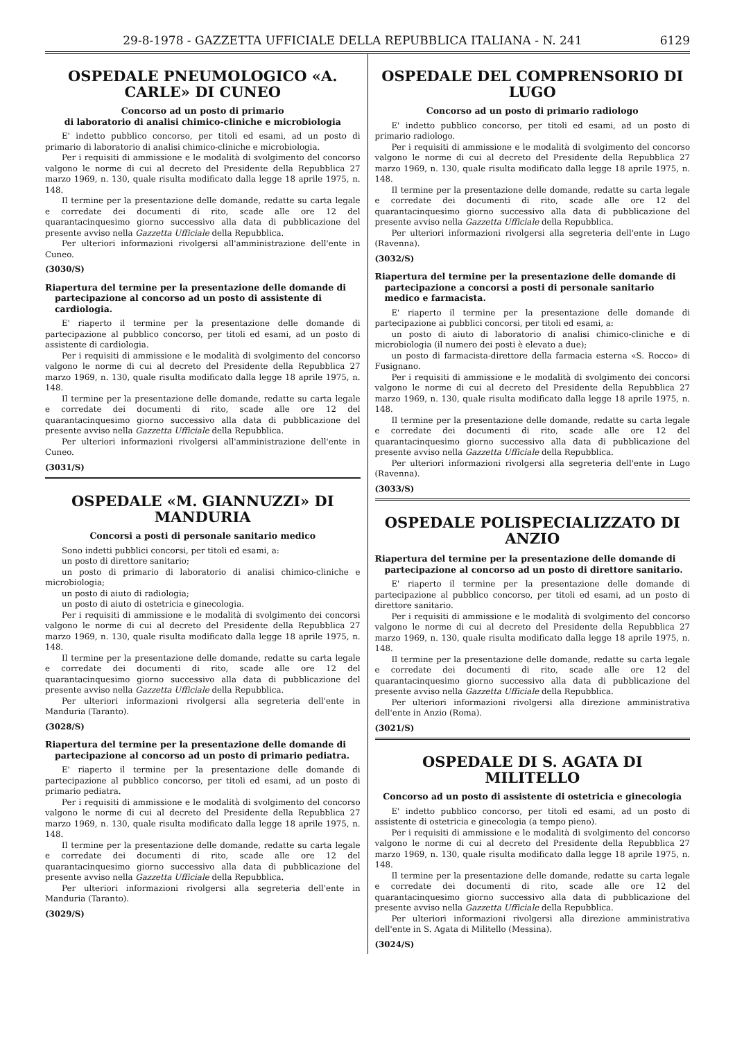29-8-1978 - GAZZETTA UFFICIALE DELLA REPUBBLICA ITALIANA - N. 241 6129
OSPEDALE PNEUMOLOGICO «A. CARLE» DI CUNEO
Concorso ad un posto di primario
di laboratorio di analisi chimico-cliniche e microbiologia
E' indetto pubblico concorso, per titoli ed esami, ad un posto di primario di laboratorio di analisi chimico-cliniche e microbiologia.
Per i requisiti di ammissione e le modalità di svolgimento del concorso valgono le norme di cui al decreto del Presidente della Repubblica 27 marzo 1969, n. 130, quale risulta modificato dalla legge 18 aprile 1975, n. 148.
Il termine per la presentazione delle domande, redatte su carta legale e corredate dei documenti di rito, scade alle ore 12 del quarantacinquesimo giorno successivo alla data di pubblicazione del presente avviso nella Gazzetta Ufficiale della Repubblica.
Per ulteriori informazioni rivolgersi all'amministrazione dell'ente in Cuneo.
(3030/S)
Riapertura del termine per la presentazione delle domande di partecipazione al concorso ad un posto di assistente di cardiologia.
E' riaperto il termine per la presentazione delle domande di partecipazione al pubblico concorso, per titoli ed esami, ad un posto di assistente di cardiologia.
Per i requisiti di ammissione e le modalità di svolgimento del concorso valgono le norme di cui al decreto del Presidente della Repubblica 27 marzo 1969, n. 130, quale risulta modificato dalla legge 18 aprile 1975, n. 148.
Il termine per la presentazione delle domande, redatte su carta legale e corredate dei documenti di rito, scade alle ore 12 del quarantacinquesimo giorno successivo alla data di pubblicazione del presente avviso nella Gazzetta Ufficiale della Repubblica.
Per ulteriori informazioni rivolgersi all'amministrazione dell'ente in Cuneo.
(3031/S)
OSPEDALE «M. GIANNUZZI» DI MANDURIA
Concorsi a posti di personale sanitario medico
Sono indetti pubblici concorsi, per titoli ed esami, a:
un posto di direttore sanitario;
un posto di primario di laboratorio di analisi chimico-cliniche e microbiologia;
un posto di aiuto di radiologia;
un posto di aiuto di ostetricia e ginecologia.
Per i requisiti di ammissione e le modalità di svolgimento dei concorsi valgono le norme di cui al decreto del Presidente della Repubblica 27 marzo 1969, n. 130, quale risulta modificato dalla legge 18 aprile 1975, n. 148.
Il termine per la presentazione delle domande, redatte su carta legale e corredate dei documenti di rito, scade alle ore 12 del quarantacinquesimo giorno successivo alla data di pubblicazione del presente avviso nella Gazzetta Ufficiale della Repubblica.
Per ulteriori informazioni rivolgersi alla segreteria dell'ente in Manduria (Taranto).
(3028/S)
Riapertura del termine per la presentazione delle domande di partecipazione al concorso ad un posto di primario pediatra.
E' riaperto il termine per la presentazione delle domande di partecipazione al pubblico concorso, per titoli ed esami, ad un posto di primario pediatra.
Per i requisiti di ammissione e le modalità di svolgimento del concorso valgono le norme di cui al decreto del Presidente della Repubblica 27 marzo 1969, n. 130, quale risulta modificato dalla legge 18 aprile 1975, n. 148.
Il termine per la presentazione delle domande, redatte su carta legale e corredate dei documenti di rito, scade alle ore 12 del quarantacinquesimo giorno successivo alla data di pubblicazione del presente avviso nella Gazzetta Ufficiale della Repubblica.
Per ulteriori informazioni rivolgersi alla segreteria dell'ente in Manduria (Taranto).
(3029/S)
OSPEDALE DEL COMPRENSORIO DI LUGO
Concorso ad un posto di primario radiologo
E' indetto pubblico concorso, per titoli ed esami, ad un posto di primario radiologo.
Per i requisiti di ammissione e le modalità di svolgimento del concorso valgono le norme di cui al decreto del Presidente della Repubblica 27 marzo 1969, n. 130, quale risulta modificato dalla legge 18 aprile 1975, n. 148.
Il termine per la presentazione delle domande, redatte su carta legale e corredate dei documenti di rito, scade alle ore 12 del quarantacinquesimo giorno successivo alla data di pubblicazione del presente avviso nella Gazzetta Ufficiale della Repubblica.
Per ulteriori informazioni rivolgersi alla segreteria dell'ente in Lugo (Ravenna).
(3032/S)
Riapertura del termine per la presentazione delle domande di partecipazione a concorsi a posti di personale sanitario medico e farmacista.
E' riaperto il termine per la presentazione delle domande di partecipazione ai pubblici concorsi, per titoli ed esami, a:
un posto di aiuto di laboratorio di analisi chimico-cliniche e di microbiologia (il numero dei posti è elevato a due);
un posto di farmacista-direttore della farmacia esterna «S. Rocco» di Fusignano.
Per i requisiti di ammissione e le modalità di svolgimento dei concorsi valgono le norme di cui al decreto del Presidente della Repubblica 27 marzo 1969, n. 130, quale risulta modificato dalla legge 18 aprile 1975, n. 148.
Il termine per la presentazione delle domande, redatte su carta legale e corredate dei documenti di rito, scade alle ore 12 del quarantacinquesimo giorno successivo alla data di pubblicazione del presente avviso nella Gazzetta Ufficiale della Repubblica.
Per ulteriori informazioni rivolgersi alla segreteria dell'ente in Lugo (Ravenna).
(3033/S)
OSPEDALE POLISPECIALIZZATO DI ANZIO
Riapertura del termine per la presentazione delle domande di partecipazione al concorso ad un posto di direttore sanitario.
E' riaperto il termine per la presentazione delle domande di partecipazione al pubblico concorso, per titoli ed esami, ad un posto di direttore sanitario.
Per i requisiti di ammissione e le modalità di svolgimento del concorso valgono le norme di cui al decreto del Presidente della Repubblica 27 marzo 1969, n. 130, quale risulta modificato dalla legge 18 aprile 1975, n. 148.
Il termine per la presentazione delle domande, redatte su carta legale e corredate dei documenti di rito, scade alle ore 12 del quarantacinquesimo giorno successivo alla data di pubblicazione del presente avviso nella Gazzetta Ufficiale della Repubblica.
Per ulteriori informazioni rivolgersi alla direzione amministrativa dell'ente in Anzio (Roma).
(3021/S)
OSPEDALE DI S. AGATA DI MILITELLO
Concorso ad un posto di assistente di ostetricia e ginecologia
E' indetto pubblico concorso, per titoli ed esami, ad un posto di assistente di ostetricia e ginecologia (a tempo pieno).
Per i requisiti di ammissione e le modalità di svolgimento del concorso valgono le norme di cui al decreto del Presidente della Repubblica 27 marzo 1969, n. 130, quale risulta modificato dalla legge 18 aprile 1975, n. 148.
Il termine per la presentazione delle domande, redatte su carta legale e corredate dei documenti di rito, scade alle ore 12 del quarantacinquesimo giorno successivo alla data di pubblicazione del presente avviso nella Gazzetta Ufficiale della Repubblica.
Per ulteriori informazioni rivolgersi alla direzione amministrativa dell'ente in S. Agata di Militello (Messina).
(3024/S)